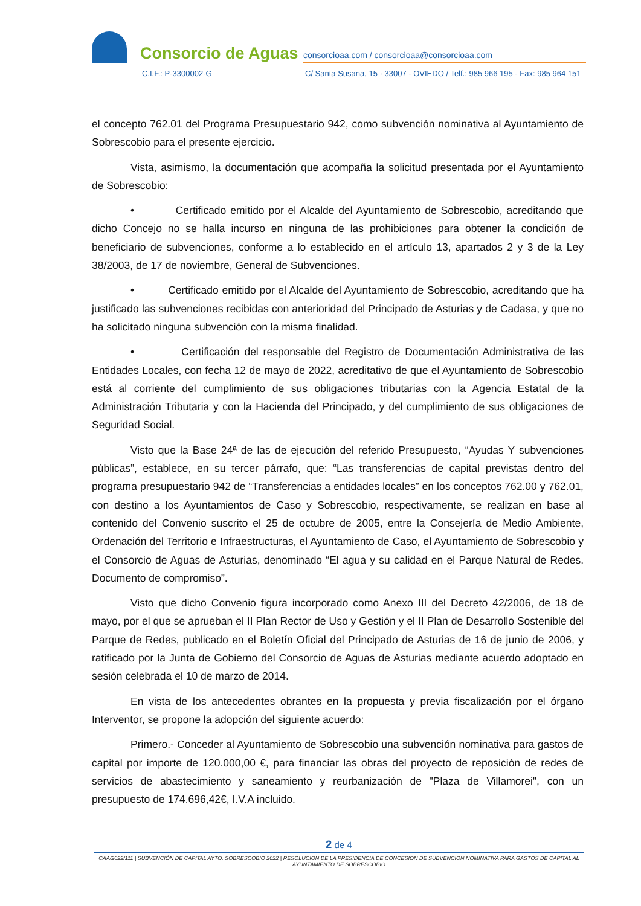Consorcio de Aguas
consorcioaa.com / consorcioaa@consorcioaa.com
C.I.F.: P-3300002-G C/ Santa Susana, 15 · 33007 - OVIEDO / Telf.: 985 966 195 - Fax: 985 964 151
el concepto 762.01 del Programa Presupuestario 942, como subvención nominativa al Ayuntamiento de Sobrescobio para el presente ejercicio.
Vista, asimismo, la documentación que acompaña la solicitud presentada por el Ayuntamiento de Sobrescobio:
• Certificado emitido por el Alcalde del Ayuntamiento de Sobrescobio, acreditando que dicho Concejo no se halla incurso en ninguna de las prohibiciones para obtener la condición de beneficiario de subvenciones, conforme a lo establecido en el artículo 13, apartados 2 y 3 de la Ley 38/2003, de 17 de noviembre, General de Subvenciones.
• Certificado emitido por el Alcalde del Ayuntamiento de Sobrescobio, acreditando que ha justificado las subvenciones recibidas con anterioridad del Principado de Asturias y de Cadasa, y que no ha solicitado ninguna subvención con la misma finalidad.
• Certificación del responsable del Registro de Documentación Administrativa de las Entidades Locales, con fecha 12 de mayo de 2022, acreditativo de que el Ayuntamiento de Sobrescobio está al corriente del cumplimiento de sus obligaciones tributarias con la Agencia Estatal de la Administración Tributaria y con la Hacienda del Principado, y del cumplimiento de sus obligaciones de Seguridad Social.
Visto que la Base 24ª de las de ejecución del referido Presupuesto, “Ayudas Y subvenciones públicas”, establece, en su tercer párrafo, que: “Las transferencias de capital previstas dentro del programa presupuestario 942 de “Transferencias a entidades locales” en los conceptos 762.00 y 762.01, con destino a los Ayuntamientos de Caso y Sobrescobio, respectivamente, se realizan en base al contenido del Convenio suscrito el 25 de octubre de 2005, entre la Consejería de Medio Ambiente, Ordenación del Territorio e Infraestructuras, el Ayuntamiento de Caso, el Ayuntamiento de Sobrescobio y el Consorcio de Aguas de Asturias, denominado “El agua y su calidad en el Parque Natural de Redes. Documento de compromiso”.
Visto que dicho Convenio figura incorporado como Anexo III del Decreto 42/2006, de 18 de mayo, por el que se aprueban el II Plan Rector de Uso y Gestión y el II Plan de Desarrollo Sostenible del Parque de Redes, publicado en el Boletín Oficial del Principado de Asturias de 16 de junio de 2006, y ratificado por la Junta de Gobierno del Consorcio de Aguas de Asturias mediante acuerdo adoptado en sesión celebrada el 10 de marzo de 2014.
En vista de los antecedentes obrantes en la propuesta y previa fiscalización por el órgano Interventor, se propone la adopción del siguiente acuerdo:
Primero.- Conceder al Ayuntamiento de Sobrescobio una subvención nominativa para gastos de capital por importe de 120.000,00 €, para financiar las obras del proyecto de reposición de redes de servicios de abastecimiento y saneamiento y reurbanización de "Plaza de Villamorei", con un presupuesto de 174.696,42€, I.V.A incluido.
2 de 4
CAA/2022/111 | SUBVENCIÓN DE CAPITAL AYTO. SOBRESCOBIO 2022 | RESOLUCION DE LA PRESIDENCIA DE CONCESION DE SUBVENCION NOMINATIVA PARA GASTOS DE CAPITAL AL AYUNTAMIENTO DE SOBRESCOBIO